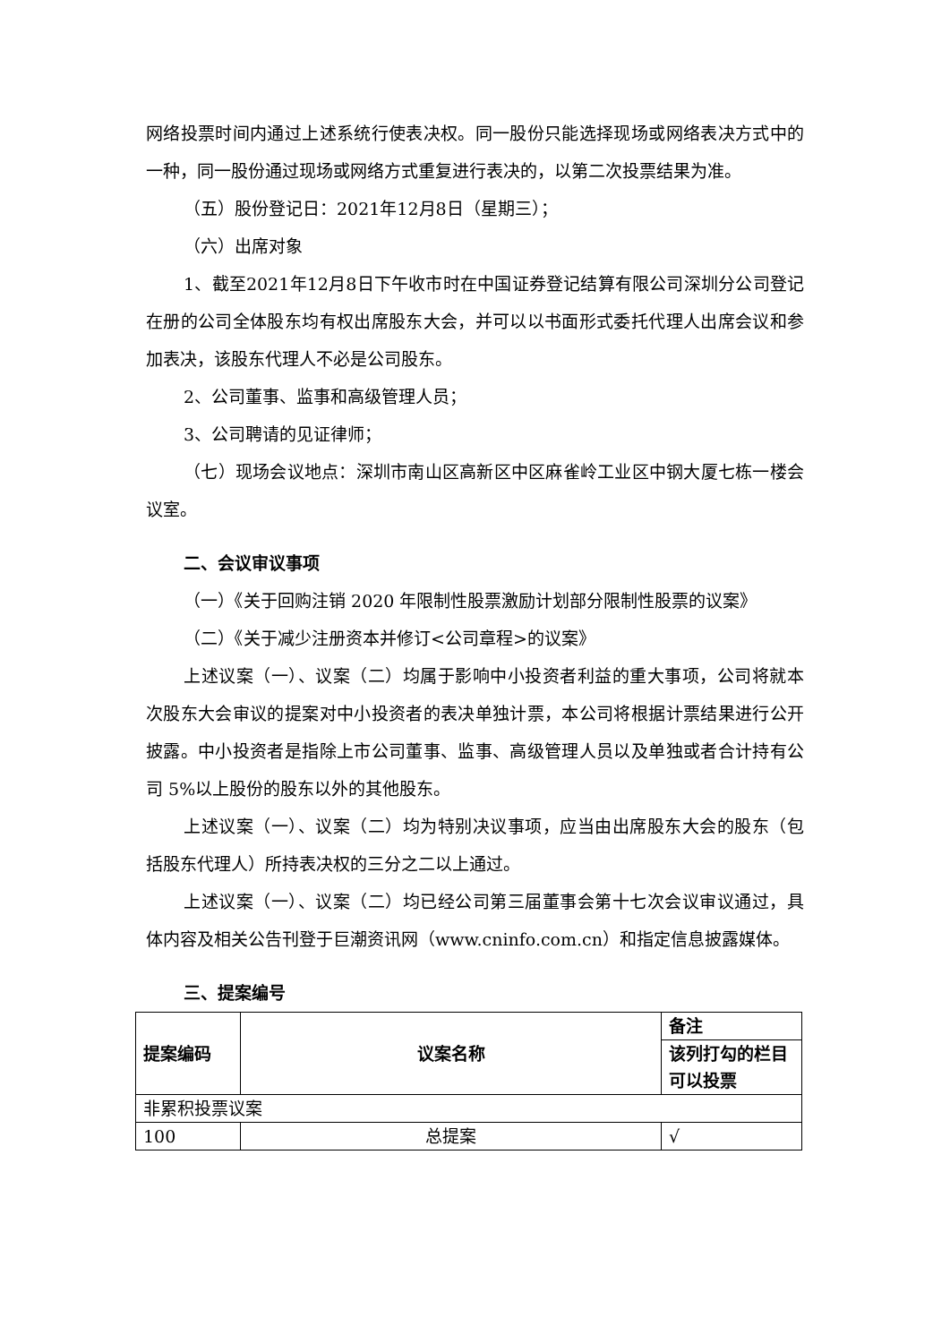网络投票时间内通过上述系统行使表决权。同一股份只能选择现场或网络表决方式中的一种，同一股份通过现场或网络方式重复进行表决的，以第二次投票结果为准。
（五）股份登记日：2021年12月8日（星期三）；
（六）出席对象
1、截至2021年12月8日下午收市时在中国证券登记结算有限公司深圳分公司登记在册的公司全体股东均有权出席股东大会，并可以以书面形式委托代理人出席会议和参加表决，该股东代理人不必是公司股东。
2、公司董事、监事和高级管理人员；
3、公司聘请的见证律师；
（七）现场会议地点：深圳市南山区高新区中区麻雀岭工业区中钢大厦七栋一楼会议室。
二、会议审议事项
（一）《关于回购注销 2020 年限制性股票激励计划部分限制性股票的议案》
（二）《关于减少注册资本并修订<公司章程>的议案》
上述议案（一）、议案（二）均属于影响中小投资者利益的重大事项，公司将就本次股东大会审议的提案对中小投资者的表决单独计票，本公司将根据计票结果进行公开披露。中小投资者是指除上市公司董事、监事、高级管理人员以及单独或者合计持有公司 5%以上股份的股东以外的其他股东。
上述议案（一）、议案（二）均为特别决议事项，应当由出席股东大会的股东（包括股东代理人）所持表决权的三分之二以上通过。
上述议案（一）、议案（二）均已经公司第三届董事会第十七次会议审议通过，具体内容及相关公告刊登于巨潮资讯网（www.cninfo.com.cn）和指定信息披露媒体。
三、提案编号
| 提案编码 | 议案名称 | 备注 |
| --- | --- | --- |
| | | 该列打勾的栏目可以投票 |
| 非累积投票议案 | | |
| 100 | 总提案 | √ |